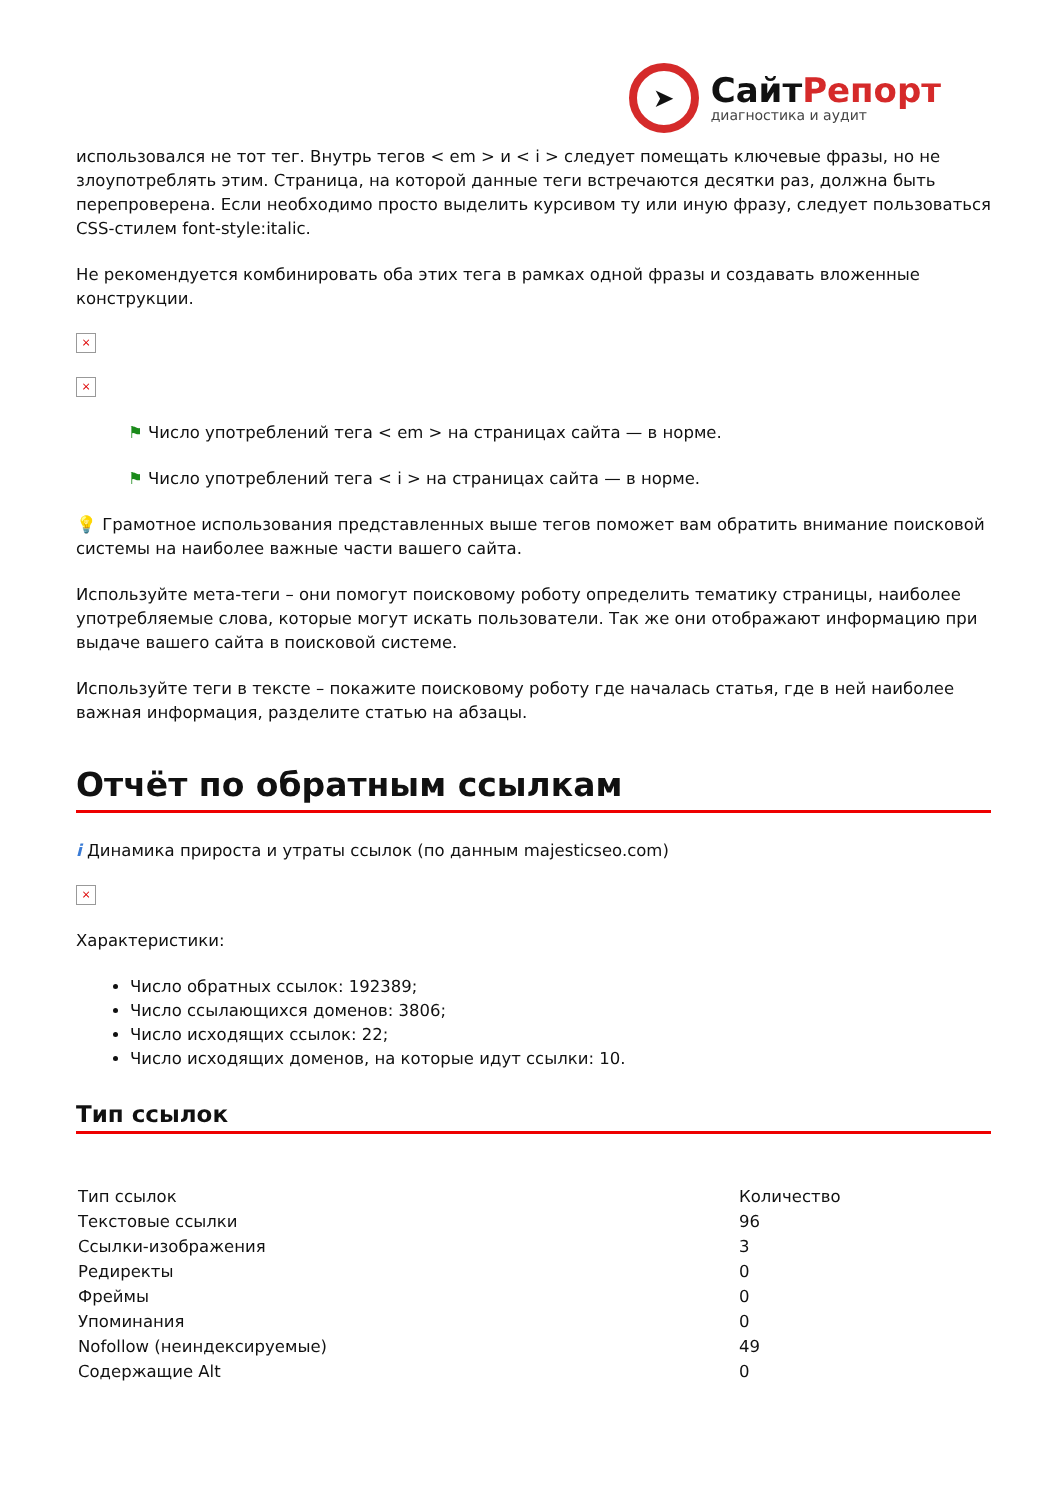➤
СайтРепорт
диагностика и аудит
использовался не тот тег. Внутрь тегов < em > и < i > следует помещать ключевые фразы, но не злоупотреблять этим. Страница, на которой данные теги встречаются десятки раз, должна быть перепроверена. Если необходимо просто выделить курсивом ту или иную фразу, следует пользоваться CSS-стилем font-style:italic.
Не рекомендуется комбинировать оба этих тега в рамках одной фразы и создавать вложенные конструкции.
×
×
⚑ Число употреблений тега < em > на страницах сайта — в норме.
⚑ Число употреблений тега < i > на страницах сайта — в норме.
💡 Грамотное использования представленных выше тегов поможет вам обратить внимание поисковой системы на наиболее важные части вашего сайта.
Используйте мета-теги – они помогут поисковому роботу определить тематику страницы, наиболее употребляемые слова, которые могут искать пользователи. Так же они отображают информацию при выдаче вашего сайта в поисковой системе.
Используйте теги в тексте – покажите поисковому роботу где началась статья, где в ней наиболее важная информация, разделите статью на абзацы.
Отчёт по обратным ссылкам
i Динамика прироста и утраты ссылок (по данным majesticseo.com)
×
Характеристики:
Число обратных ссылок: 192389;
Число ссылающихся доменов: 3806;
Число исходящих ссылок: 22;
Число исходящих доменов, на которые идут ссылки: 10.
Тип ссылок
| Тип ссылок | Количество |
| --- | --- |
| Текстовые ссылки | 96 |
| Ссылки-изображения | 3 |
| Редиректы | 0 |
| Фреймы | 0 |
| Упоминания | 0 |
| Nofollow (неиндексируемые) | 49 |
| Содержащие Alt | 0 |